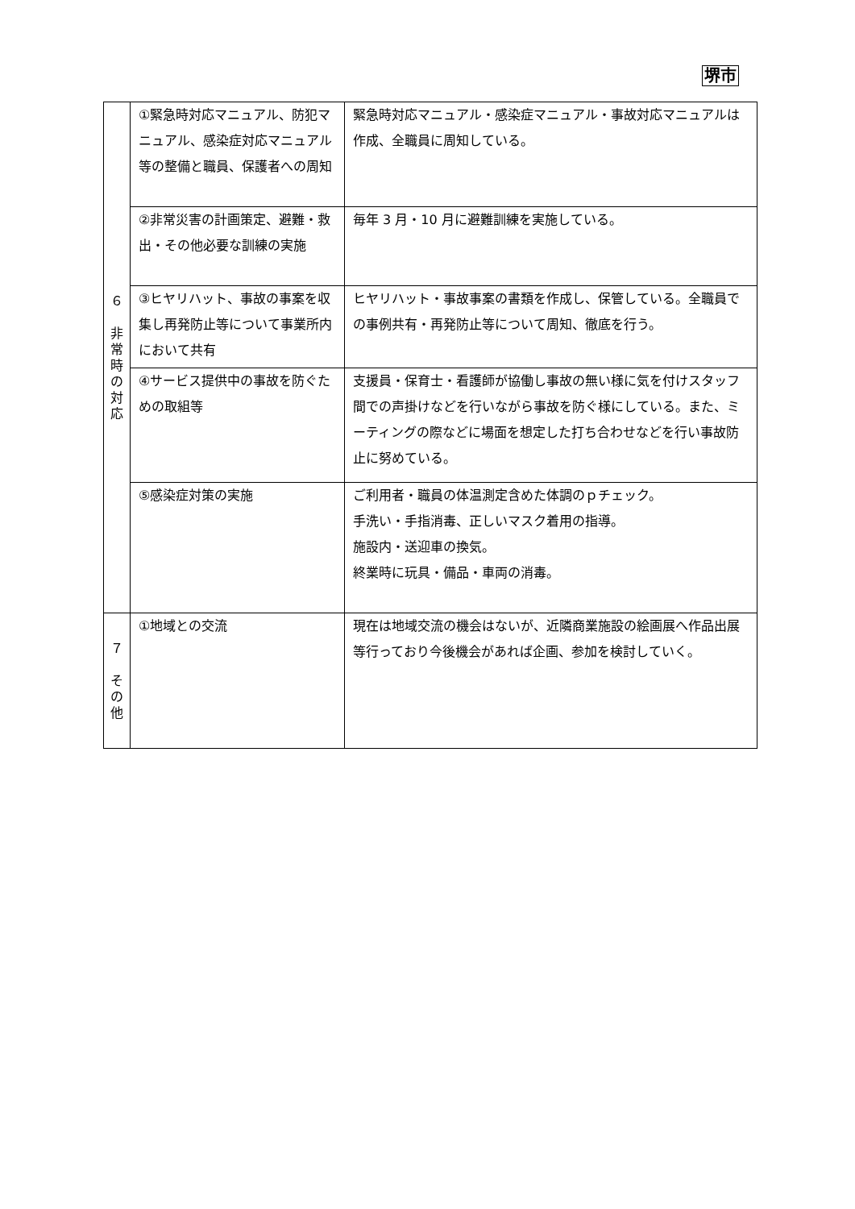堺市
| ６ 非 常 時 の 対 応 | ①緊急時対応マニュアル、防犯マニュアル、感染症対応マニュアル等の整備と職員、保護者への周知 | 緊急時対応マニュアル・感染症マニュアル・事故対応マニュアルは作成、全職員に周知している。 |
| | ②非常災害の計画策定、避難・救出・その他必要な訓練の実施 | 毎年 3 月・10 月に避難訓練を実施している。 |
| | ③ヒヤリハット、事故の事案を収集し再発防止等について事業所内において共有 | ヒヤリハット・事故事案の書類を作成し、保管している。全職員での事例共有・再発防止等について周知、徹底を行う。 |
| | ④サービス提供中の事故を防ぐための取組等 | 支援員・保育士・看護師が協働し事故の無い様に気を付けスタッフ間での声掛けなどを行いながら事故を防ぐ様にしている。また、ミーティングの際などに場面を想定した打ち合わせなどを行い事故防止に努めている。 |
| | ⑤感染症対策の実施 | ご利用者・職員の体温測定含めた体調のｐチェック。 手洗い・手指消毒、正しいマスク着用の指導。 施設内・送迎車の換気。 終業時に玩具・備品・車両の消毒。 |
| ７ そ の 他 | ①地域との交流 | 現在は地域交流の機会はないが、近隣商業施設の絵画展へ作品出展等行っており今後機会があれば企画、参加を検討していく。 |